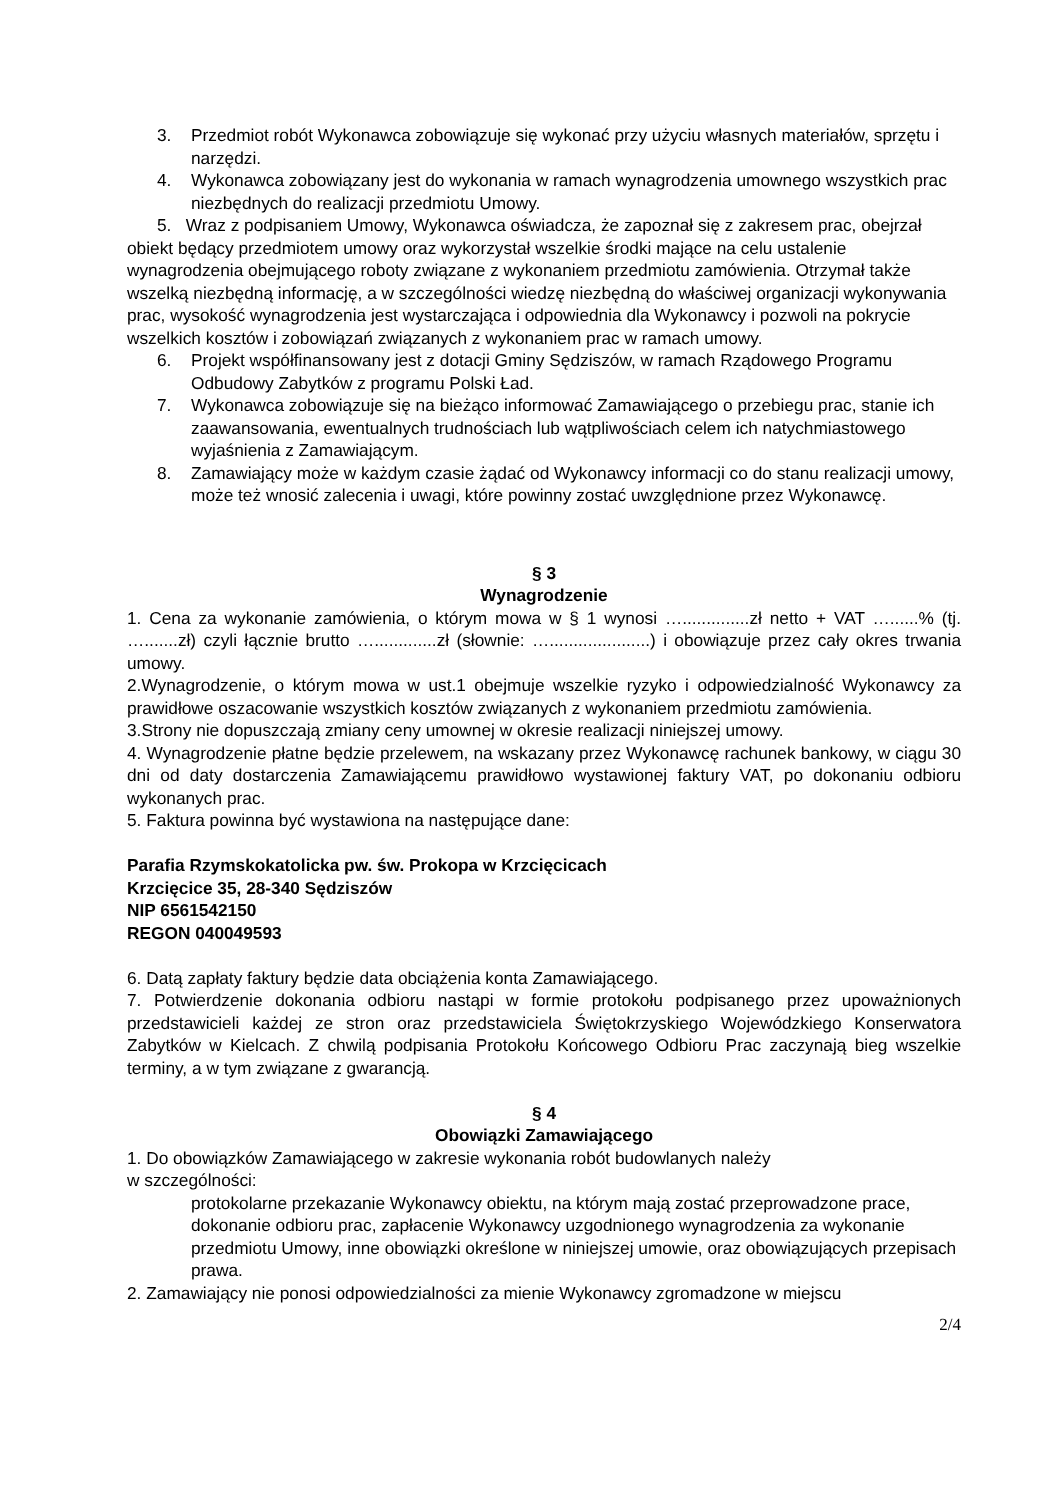3. Przedmiot robót Wykonawca zobowiązuje się wykonać przy użyciu własnych materiałów, sprzętu i narzędzi.
4. Wykonawca zobowiązany jest do wykonania w ramach wynagrodzenia umownego wszystkich prac niezbędnych do realizacji przedmiotu Umowy.
5. Wraz z podpisaniem Umowy, Wykonawca oświadcza, że zapoznał się z zakresem prac, obejrzał obiekt będący przedmiotem umowy oraz wykorzystał wszelkie środki mające na celu ustalenie wynagrodzenia obejmującego roboty związane z wykonaniem przedmiotu zamówienia. Otrzymał także wszelką niezbędną informację, a w szczególności wiedzę niezbędną do właściwej organizacji wykonywania prac, wysokość wynagrodzenia jest wystarczająca i odpowiednia dla Wykonawcy i pozwoli na pokrycie wszelkich kosztów i zobowiązań związanych z wykonaniem prac w ramach umowy.
6. Projekt współfinansowany jest z dotacji Gminy Sędziszów, w ramach Rządowego Programu Odbudowy Zabytków z programu Polski Ład.
7. Wykonawca zobowiązuje się na bieżąco informować Zamawiającego o przebiegu prac, stanie ich zaawansowania, ewentualnych trudnościach lub wątpliwościach celem ich natychmiastowego wyjaśnienia z Zamawiającym.
8. Zamawiający może w każdym czasie żądać od Wykonawcy informacji co do stanu realizacji umowy, może też wnosić zalecenia i uwagi, które powinny zostać uwzględnione przez Wykonawcę.
§ 3
Wynagrodzenie
1. Cena za wykonanie zamówienia, o którym mowa w § 1 wynosi …..............zł netto + VAT …......% (tj. ….......zł) czyli łącznie brutto ….............zł (słownie: ….....................) i obowiązuje przez cały okres trwania umowy.
2.Wynagrodzenie, o którym mowa w ust.1 obejmuje wszelkie ryzyko i odpowiedzialność Wykonawcy za prawidłowe oszacowanie wszystkich kosztów związanych z wykonaniem przedmiotu zamówienia.
3.Strony nie dopuszczają zmiany ceny umownej w okresie realizacji niniejszej umowy.
4. Wynagrodzenie płatne będzie przelewem, na wskazany przez Wykonawcę rachunek bankowy, w ciągu 30 dni od daty dostarczenia Zamawiającemu prawidłowo wystawionej faktury VAT, po dokonaniu odbioru wykonanych prac.
5. Faktura powinna być wystawiona na następujące dane:
Parafia Rzymskokatolicka pw. św. Prokopa w Krzcięcicach
Krzcięcice 35, 28-340 Sędziszów
NIP 6561542150
REGON 040049593
6. Datą zapłaty faktury będzie data obciążenia konta Zamawiającego.
7. Potwierdzenie dokonania odbioru nastąpi w formie protokołu podpisanego przez upoważnionych przedstawicieli każdej ze stron oraz przedstawiciela Świętokrzyskiego Wojewódzkiego Konserwatora Zabytków w Kielcach. Z chwilą podpisania Protokołu Końcowego Odbioru Prac zaczynają bieg wszelkie terminy, a w tym związane z gwarancją.
§ 4
Obowiązki Zamawiającego
1. Do obowiązków Zamawiającego w zakresie wykonania robót budowlanych należy
w szczególności:
protokolarne przekazanie Wykonawcy obiektu, na którym mają zostać przeprowadzone prace, dokonanie odbioru prac, zapłacenie Wykonawcy uzgodnionego wynagrodzenia za wykonanie przedmiotu Umowy, inne obowiązki określone w niniejszej umowie, oraz obowiązujących przepisach prawa.
2. Zamawiający nie ponosi odpowiedzialności za mienie Wykonawcy zgromadzone w miejscu
2/4